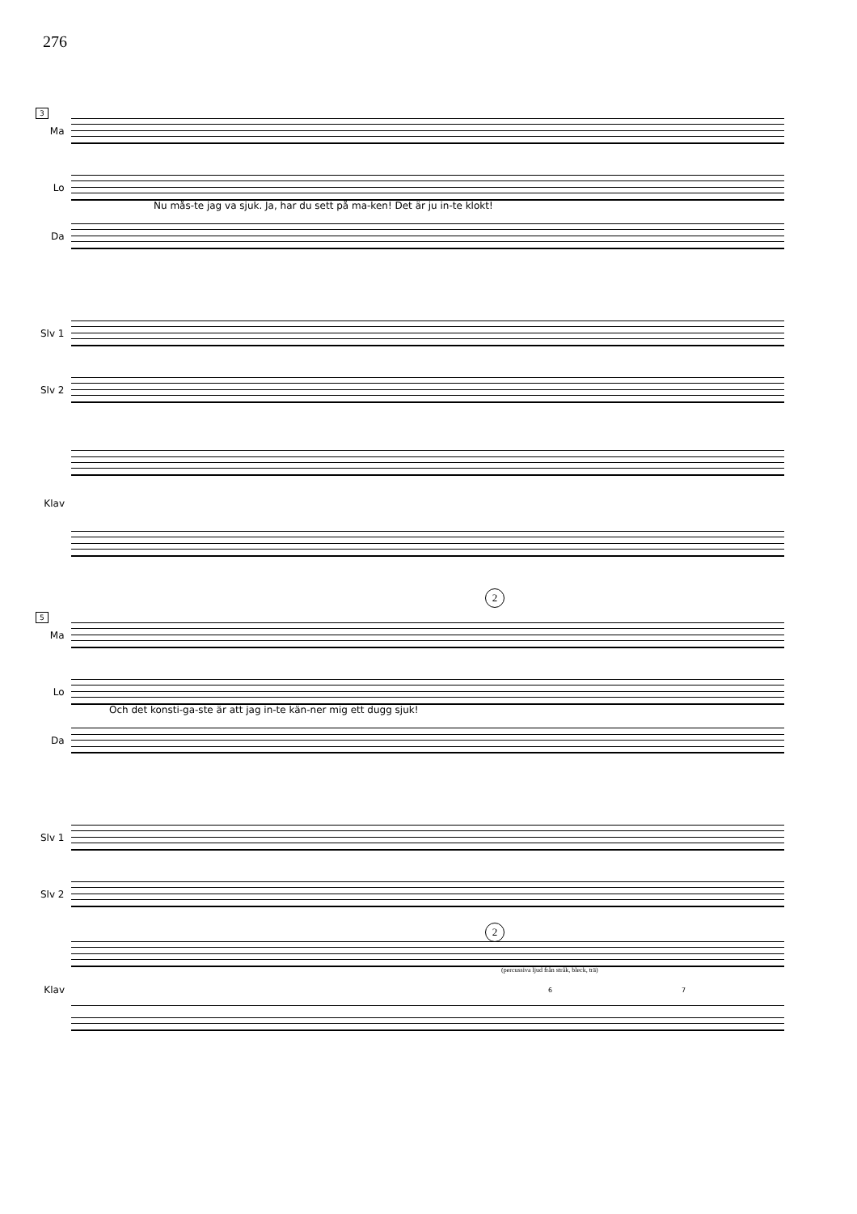276
3
Ma
Lo
Nu mås-te jag va sjuk. Ja, har du sett på ma-ken! Det är ju in-te klokt!
Da
Slv 1
Slv 2
Klav
2
5
Ma
Lo
Och det konsti-ga-ste är att jag in-te kän-ner mig ett dugg sjuk!
Da
Slv 1
Slv 2
2
(percussiva ljud från stråk, bleck, trä)
Klav 6 7